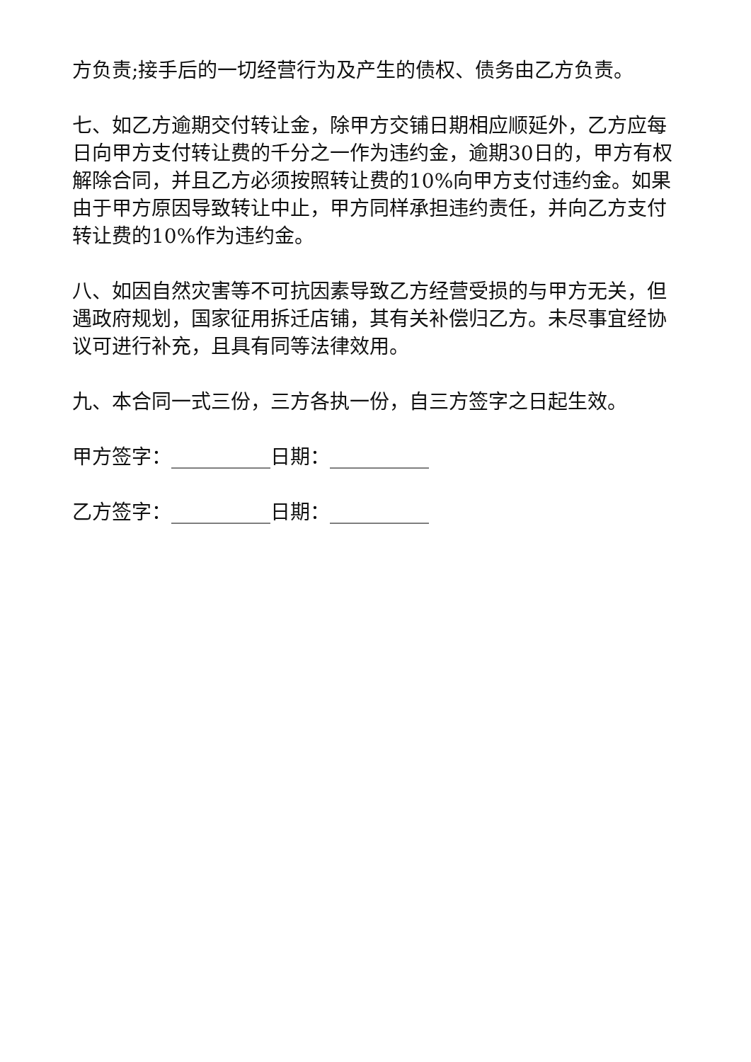方负责;接手后的一切经营行为及产生的债权、债务由乙方负责。
七、如乙方逾期交付转让金，除甲方交铺日期相应顺延外，乙方应每日向甲方支付转让费的千分之一作为违约金，逾期30日的，甲方有权解除合同，并且乙方必须按照转让费的10%向甲方支付违约金。如果由于甲方原因导致转让中止，甲方同样承担违约责任，并向乙方支付转让费的10%作为违约金。
八、如因自然灾害等不可抗因素导致乙方经营受损的与甲方无关，但遇政府规划，国家征用拆迁店铺，其有关补偿归乙方。未尽事宜经协议可进行补充，且具有同等法律效用。
九、本合同一式三份，三方各执一份，自三方签字之日起生效。
甲方签字：__________日期：__________
乙方签字：__________日期：__________